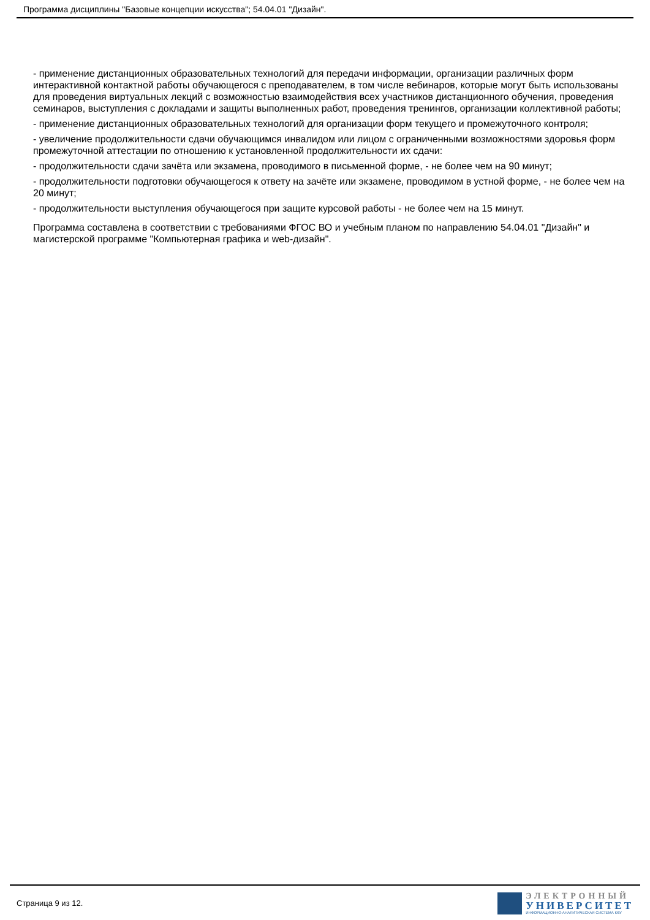Программа дисциплины "Базовые концепции искусства"; 54.04.01 "Дизайн".
- применение дистанционных образовательных технологий для передачи информации, организации различных форм интерактивной контактной работы обучающегося с преподавателем, в том числе вебинаров, которые могут быть использованы для проведения виртуальных лекций с возможностью взаимодействия всех участников дистанционного обучения, проведения семинаров, выступления с докладами и защиты выполненных работ, проведения тренингов, организации коллективной работы;
- применение дистанционных образовательных технологий для организации форм текущего и промежуточного контроля;
- увеличение продолжительности сдачи обучающимся инвалидом или лицом с ограниченными возможностями здоровья форм промежуточной аттестации по отношению к установленной продолжительности их сдачи:
- продолжительности сдачи зачёта или экзамена, проводимого в письменной форме, - не более чем на 90 минут;
- продолжительности подготовки обучающегося к ответу на зачёте или экзамене, проводимом в устной форме, - не более чем на 20 минут;
- продолжительности выступления обучающегося при защите курсовой работы - не более чем на 15 минут.
Программа составлена в соответствии с требованиями ФГОС ВО и учебным планом по направлению 54.04.01 "Дизайн" и магистерской программе "Компьютерная графика и web-дизайн".
Страница 9 из 12.
ЭЛЕКТРОННЫЙ
УНИВЕРСИТЕТ
ИНФОРМАЦИОННО-АНАЛИТИЧЕСКАЯ СИСТЕМА КФУ